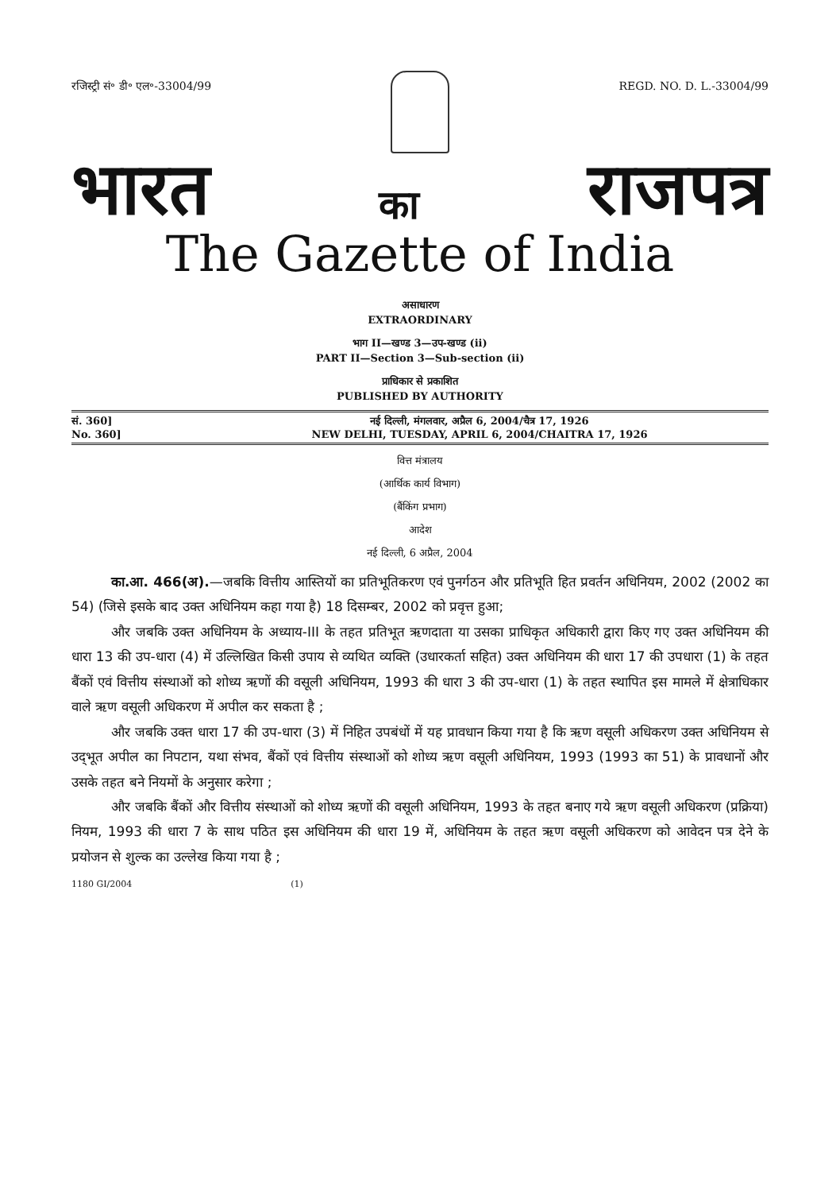रजिस्ट्री सं॰ डी॰ एल॰-33004/99 REGD. NO. D. L.-33004/99
भारत का राजपत्र
The Gazette of India
असाधारण
EXTRAORDINARY
भाग II—खण्ड 3—उप-खण्ड (ii)
PART II—Section 3—Sub-section (ii)
प्राधिकार से प्रकाशित
PUBLISHED BY AUTHORITY
सं. 360]
No. 360]
नई दिल्ली, मंगलवार, अप्रैल 6, 2004/चैत्र 17, 1926
NEW DELHI, TUESDAY, APRIL 6, 2004/CHAITRA 17, 1926
वित्त मंत्रालय
(आर्थिक कार्य विभाग)
(बैंकिंग प्रभाग)
आदेश
नई दिल्ली, 6 अप्रैल, 2004
का.आ. 466(अ).—जबकि वित्तीय आस्तियों का प्रतिभूतिकरण एवं पुनर्गठन और प्रतिभूति हित प्रवर्तन अधिनियम, 2002 (2002 का 54) (जिसे इसके बाद उक्त अधिनियम कहा गया है) 18 दिसम्बर, 2002 को प्रवृत्त हुआ;
और जबकि उक्त अधिनियम के अध्याय-III के तहत प्रतिभूत ऋणदाता या उसका प्राधिकृत अधिकारी द्वारा किए गए उक्त अधिनियम की धारा 13 की उप-धारा (4) में उल्लिखित किसी उपाय से व्यथित व्यक्ति (उधारकर्ता सहित) उक्त अधिनियम की धारा 17 की उपधारा (1) के तहत बैंकों एवं वित्तीय संस्थाओं को शोध्य ऋणों की वसूली अधिनियम, 1993 की धारा 3 की उप-धारा (1) के तहत स्थापित इस मामले में क्षेत्राधिकार वाले ऋण वसूली अधिकरण में अपील कर सकता है ;
और जबकि उक्त धारा 17 की उप-धारा (3) में निहित उपबंधों में यह प्रावधान किया गया है कि ऋण वसूली अधिकरण उक्त अधिनियम से उद्‌भूत अपील का निपटान, यथा संभव, बैंकों एवं वित्तीय संस्थाओं को शोध्य ऋण वसूली अधिनियम, 1993 (1993 का 51) के प्रावधानों और उसके तहत बने नियमों के अनुसार करेगा ;
और जबकि बैंकों और वित्तीय संस्थाओं को शोध्य ऋणों की वसूली अधिनियम, 1993 के तहत बनाए गये ऋण वसूली अधिकरण (प्रक्रिया) नियम, 1993 की धारा 7 के साथ पठित इस अधिनियम की धारा 19 में, अधिनियम के तहत ऋण वसूली अधिकरण को आवेदन पत्र देने के प्रयोजन से शुल्क का उल्लेख किया गया है ;
1180 GI/2004 (1)